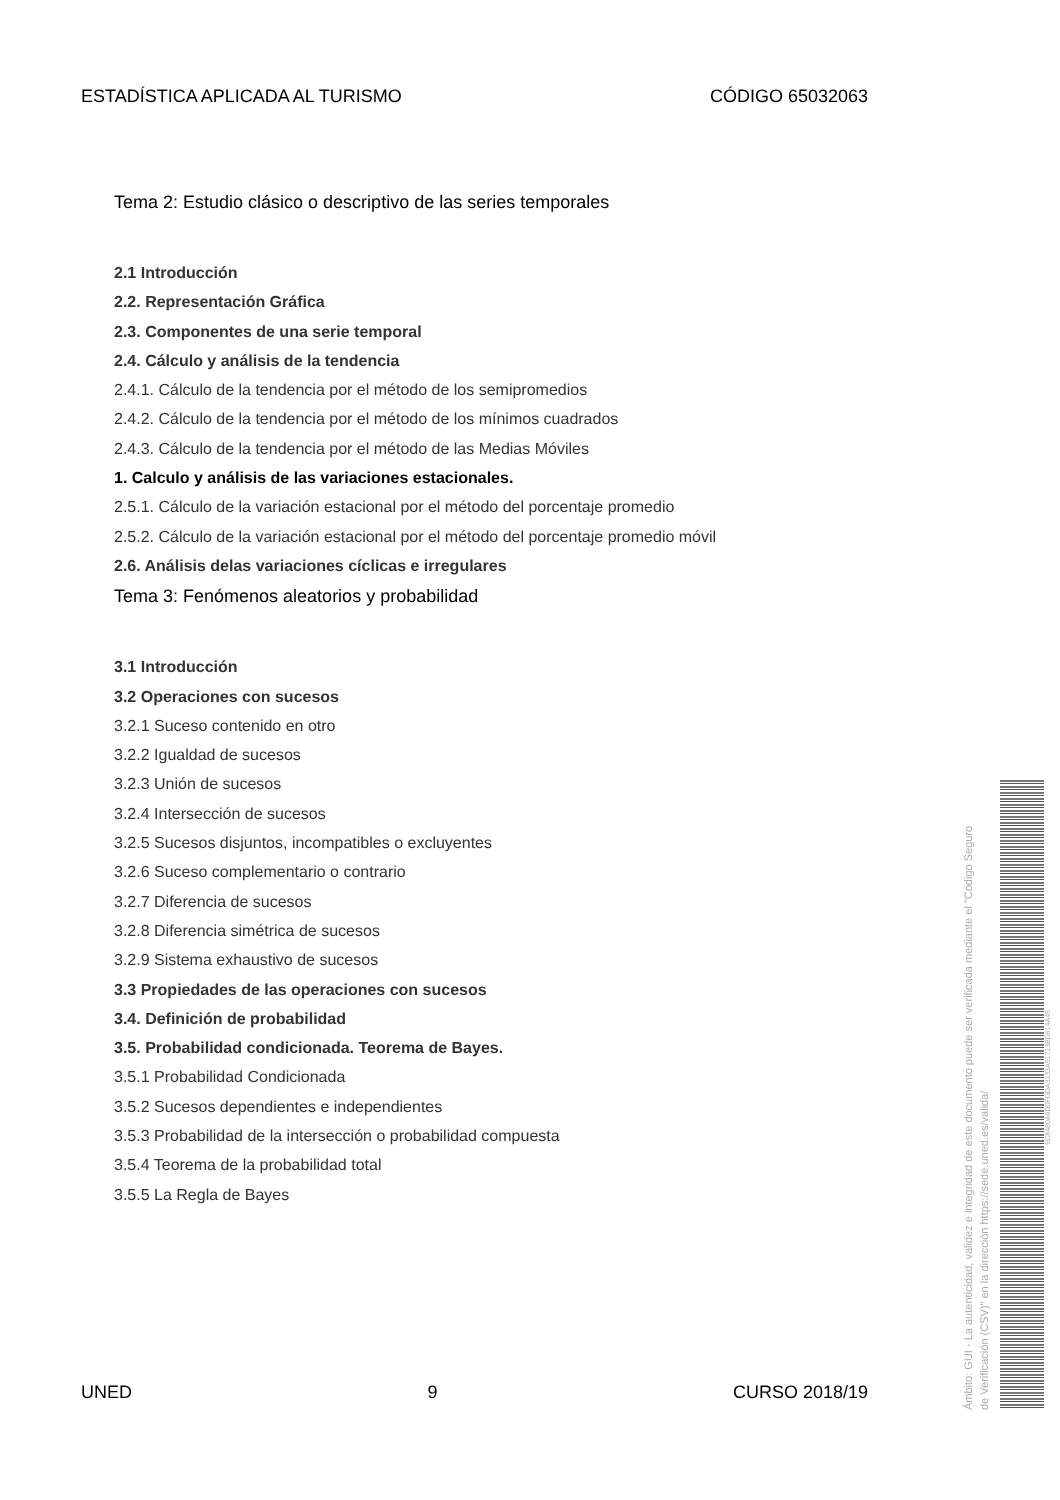ESTADÍSTICA APLICADA AL TURISMO CÓDIGO 65032063
Tema 2: Estudio clásico o descriptivo de las series temporales
2.1 Introducción
2.2. Representación Gráfica
2.3. Componentes de una serie temporal
2.4. Cálculo y análisis de la tendencia
2.4.1. Cálculo de la tendencia por el método de los semipromedios
2.4.2. Cálculo de la tendencia por el método de los mínimos cuadrados
2.4.3. Cálculo de la tendencia por el método de las Medias Móviles
1. Calculo y análisis de las variaciones estacionales.
2.5.1. Cálculo de la variación estacional por el método del porcentaje promedio
2.5.2. Cálculo de la variación estacional por el método del porcentaje promedio móvil
2.6. Análisis delas variaciones cíclicas e irregulares
Tema 3: Fenómenos aleatorios y probabilidad
3.1 Introducción
3.2 Operaciones con sucesos
3.2.1 Suceso contenido en otro
3.2.2 Igualdad de sucesos
3.2.3 Unión de sucesos
3.2.4 Intersección de sucesos
3.2.5 Sucesos disjuntos, incompatibles o excluyentes
3.2.6 Suceso complementario o contrario
3.2.7 Diferencia de sucesos
3.2.8 Diferencia simétrica de sucesos
3.2.9 Sistema exhaustivo de sucesos
3.3 Propiedades de las operaciones con sucesos
3.4. Definición de probabilidad
3.5. Probabilidad condicionada. Teorema de Bayes.
3.5.1 Probabilidad Condicionada
3.5.2 Sucesos dependientes e independientes
3.5.3 Probabilidad de la intersección o probabilidad compuesta
3.5.4 Teorema de la probabilidad total
3.5.5 La Regla de Bayes
UNED 9 CURSO 2018/19
Ámbito: GUI - La autenticidad, validez e integridad de este documento puede ser verificada mediante el "Código Seguro de Verificación (CSV)" en la dirección https://sede.uned.es/valida/
9C8480A0D0FDDA3133A51713BD614A45